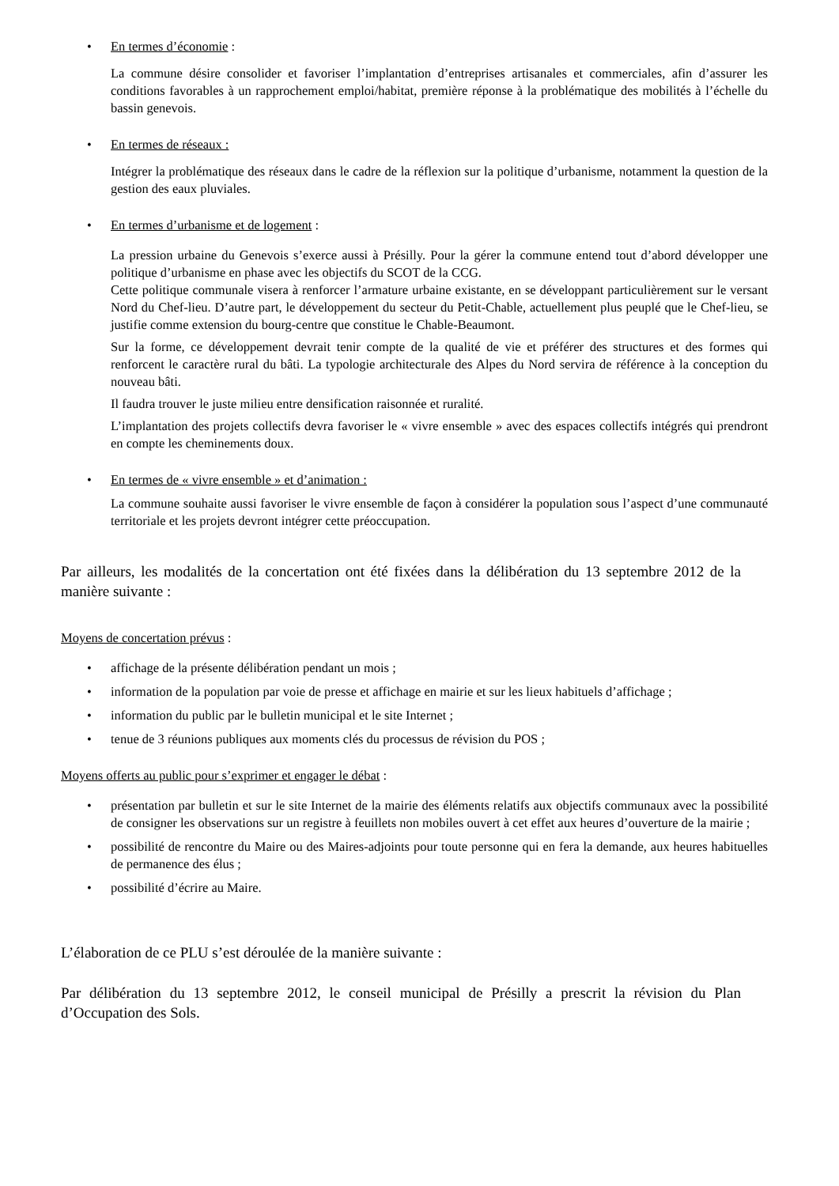• En termes d’économie :
La commune désire consolider et favoriser l’implantation d’entreprises artisanales et commerciales, afin d’assurer les conditions favorables à un rapprochement emploi/habitat, première réponse à la problématique des mobilités à l’échelle du bassin genevois.
• En termes de réseaux :
Intégrer la problématique des réseaux dans le cadre de la réflexion sur la politique d’urbanisme, notamment la question de la gestion des eaux pluviales.
• En termes d’urbanisme et de logement :
La pression urbaine du Genevois s’exerce aussi à Présilly. Pour la gérer la commune entend tout d’abord développer une politique d’urbanisme en phase avec les objectifs du SCOT de la CCG.
Cette politique communale visera à renforcer l’armature urbaine existante, en se développant particulièrement sur le versant Nord du Chef-lieu. D’autre part, le développement du secteur du Petit-Chable, actuellement plus peuplé que le Chef-lieu, se justifie comme extension du bourg-centre que constitue le Chable-Beaumont.
Sur la forme, ce développement devrait tenir compte de la qualité de vie et préférer des structures et des formes qui renforcent le caractère rural du bâti. La typologie architecturale des Alpes du Nord servira de référence à la conception du nouveau bâti.
Il faudra trouver le juste milieu entre densification raisonnée et ruralité.
L’implantation des projets collectifs devra favoriser le « vivre ensemble » avec des espaces collectifs intégrés qui prendront en compte les cheminements doux.
• En termes de « vivre ensemble » et d’animation :
La commune souhaite aussi favoriser le vivre ensemble de façon à considérer la population sous l’aspect d’une communauté territoriale et les projets devront intégrer cette préoccupation.
Par ailleurs, les modalités de la concertation ont été fixées dans la délibération du 13 septembre 2012 de la manière suivante :
Moyens de concertation prévus :
• affichage de la présente délibération pendant un mois ;
• information de la population par voie de presse et affichage en mairie et sur les lieux habituels d’affichage ;
• information du public par le bulletin municipal et le site Internet ;
• tenue de 3 réunions publiques aux moments clés du processus de révision du POS ;
Moyens offerts au public pour s’exprimer et engager le débat :
• présentation par bulletin et sur le site Internet de la mairie des éléments relatifs aux objectifs communaux avec la possibilité de consigner les observations sur un registre à feuillets non mobiles ouvert à cet effet aux heures d’ouverture de la mairie ;
• possibilité de rencontre du Maire ou des Maires-adjoints pour toute personne qui en fera la demande, aux heures habituelles de permanence des élus ;
• possibilité d’écrire au Maire.
L’élaboration de ce PLU s’est déroulée de la manière suivante :
Par délibération du 13 septembre 2012, le conseil municipal de Présilly a prescrit la révision du Plan d’Occupation des Sols.